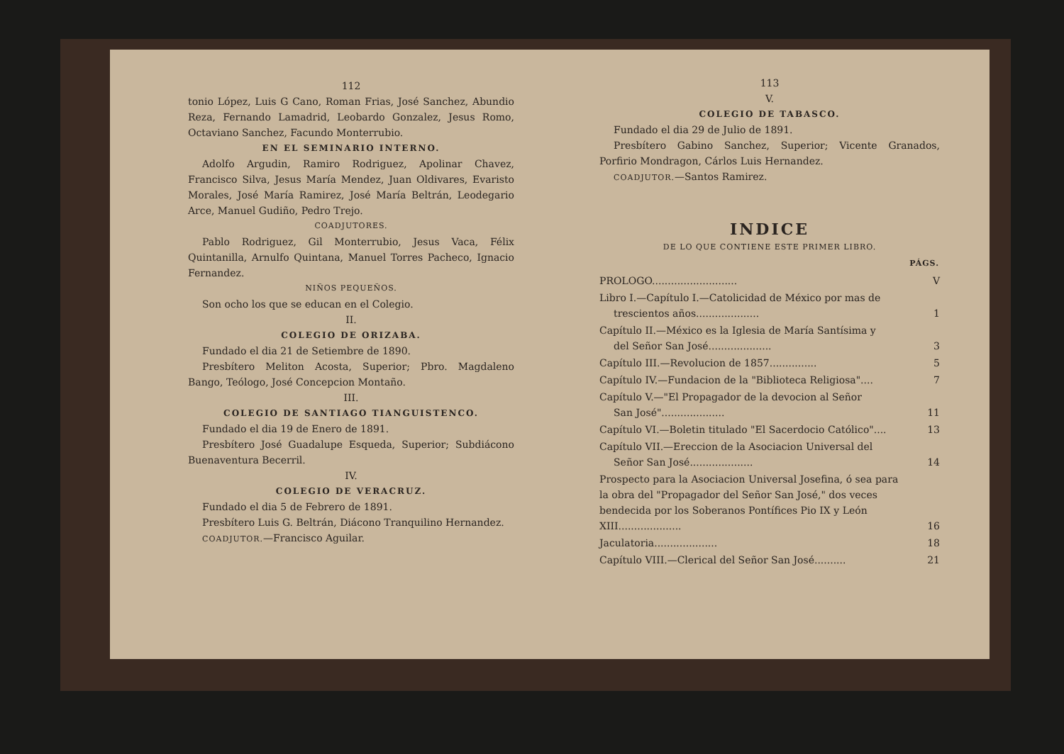112
tonio López, Luis G Cano, Roman Frias, José Sanchez, Abundio Reza, Fernando Lamadrid, Leobardo Gonzalez, Jesus Romo, Octaviano Sanchez, Facundo Monterrubio.
EN EL SEMINARIO INTERNO.
Adolfo Argudin, Ramiro Rodriguez, Apolinar Chavez, Francisco Silva, Jesus María Mendez, Juan Oldivares, Evaristo Morales, José María Ramirez, José María Beltrán, Leodegario Arce, Manuel Gudiño, Pedro Trejo.
COADJUTORES.
Pablo Rodriguez, Gil Monterrubio, Jesus Vaca, Félix Quintanilla, Arnulfo Quintana, Manuel Torres Pacheco, Ignacio Fernandez.
NIÑOS PEQUEÑOS.
Son ocho los que se educan en el Colegio.
II.
COLEGIO DE ORIZABA.
Fundado el dia 21 de Setiembre de 1890.
Presbítero Meliton Acosta, Superior; Pbro. Magdaleno Bango, Teólogo, José Concepcion Montaño.
III.
COLEGIO DE SANTIAGO TIANGUISTENCO.
Fundado el dia 19 de Enero de 1891.
Presbítero José Guadalupe Esqueda, Superior; Subdiácono Buenaventura Becerril.
IV.
COLEGIO DE VERACRUZ.
Fundado el dia 5 de Febrero de 1891.
Presbítero Luis G. Beltrán, Diácono Tranquilino Hernandez.
COADJUTOR.—Francisco Aguilar.
113
V.
COLEGIO DE TABASCO.
Fundado el dia 29 de Julio de 1891.
Presbítero Gabino Sanchez, Superior; Vicente Granados, Porfirio Mondragon, Cárlos Luis Hernandez.
COADJUTOR.—Santos Ramirez.
INDICE
DE LO QUE CONTIENE ESTE PRIMER LIBRO.
| | PÁGS. |
| --- | --- |
| PROLOGO........................... | V |
| Libro I.—Capítulo I.—Catolicidad de México por mas de trescientos años.................... | 1 |
| Capítulo II.—México es la Iglesia de María Santísima y del Señor San José.................... | 3 |
| Capítulo III.—Revolucion de 1857............... | 5 |
| Capítulo IV.—Fundacion de la "Biblioteca Religiosa".... | 7 |
| Capítulo V.—"El Propagador de la devocion al Señor San José".................... | 11 |
| Capítulo VI.—Boletin titulado "El Sacerdocio Católico".... | 13 |
| Capítulo VII.—Ereccion de la Asociacion Universal del Señor San José.................... | 14 |
| Prospecto para la Asociacion Universal Josefina, ó sea para la obra del "Propagador del Señor San José," dos veces bendecida por los Soberanos Pontífices Pio IX y León XIII.................... | 16 |
| Jaculatoria.................... | 18 |
| Capítulo VIII.—Clerical del Señor San José.......... | 21 |